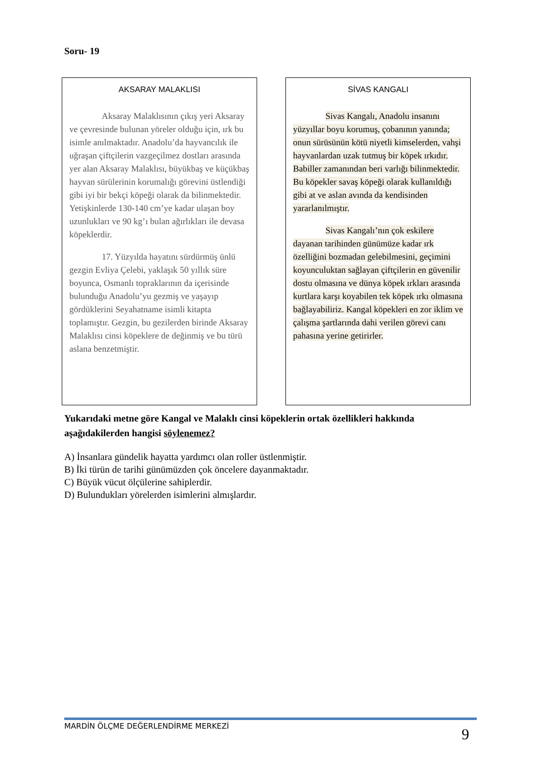Soru- 19
AKSARAY MALAKLISI
Aksaray Malaklısının çıkış yeri Aksaray ve çevresinde bulunan yöreler olduğu için, ırk bu isimle anılmaktadır. Anadolu’da hayvancılık ile uğraşan çiftçilerin vazgeçilmez dostları arasında yer alan Aksaray Malaklısı, büyükbaş ve küçükbaş hayvan sürülerinin korumalığı görevini üstlendiği gibi iyi bir bekçi köpeği olarak da bilinmektedir. Yetişkinlerde 130-140 cm’ye kadar ulaşan boy uzunlukları ve 90 kg’ı bulan ağırlıkları ile devasa köpeklerdir.
17. Yüzyılda hayatını sürdürmüş ünlü gezgin Evliya Çelebi, yaklaşık 50 yıllık süre boyunca, Osmanlı topraklarının da içerisinde bulunduğu Anadolu’yu gezmiş ve yaşayıp gördüklerini Seyahatname isimli kitapta toplamıştır. Gezgin, bu gezilerden birinde Aksaray Malaklısı cinsi köpeklere de değinmiş ve bu türü aslana benzetmiştir.
SİVAS KANGALI
Sivas Kangalı, Anadolu insanını yüzyıllar boyu korumuş, çobanının yanında; onun sürüsünün kötü niyetli kimselerden, vahşi hayvanlardan uzak tutmuş bir köpek ırkıdır. Babiller zamanından beri varlığı bilinmektedir. Bu köpekler savaş köpeği olarak kullanıldığı gibi at ve aslan avında da kendisinden yararlanılmıştır.
Sivas Kangalı’nın çok eskilere dayanan tarihinden günümüze kadar ırk özelliğini bozmadan gelebilmesini, geçimini koyunculuktan sağlayan çiftçilerin en güvenilir dostu olmasına ve dünya köpek ırkları arasında kurtlara karşı koyabilen tek köpek ırkı olmasına bağlayabiliriz. Kangal köpekleri en zor iklim ve çalışma şartlarında dahi verilen görevi canı pahasına yerine getirirler.
Yukarıdaki metne göre Kangal ve Malaklı cinsi köpeklerin ortak özellikleri hakkında aşağıdakilerden hangisi söylenemez?
A) İnsanlara gündelik hayatta yardımcı olan roller üstlenmiştir.
B) İki türün de tarihi günümüzden çok öncelere dayanmaktadır.
C) Büyük vücut ölçülerine sahiplerdir.
D) Bulundukları yörelerden isimlerini almışlardır.
MARDİN ÖLÇME DEĞERLENDİRME MERKEZİ 9